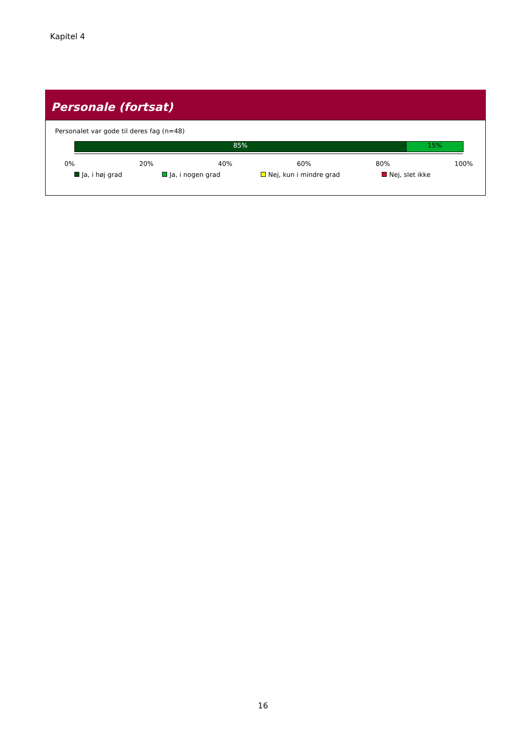Kapitel 4
Personale (fortsat)
Personalet var gode til deres fag (n=48)
85% 15%
0% 20% 40% 60% 80% 100%
Ja, i høj grad Ja, i nogen grad Nej, kun i mindre grad Nej, slet ikke
16